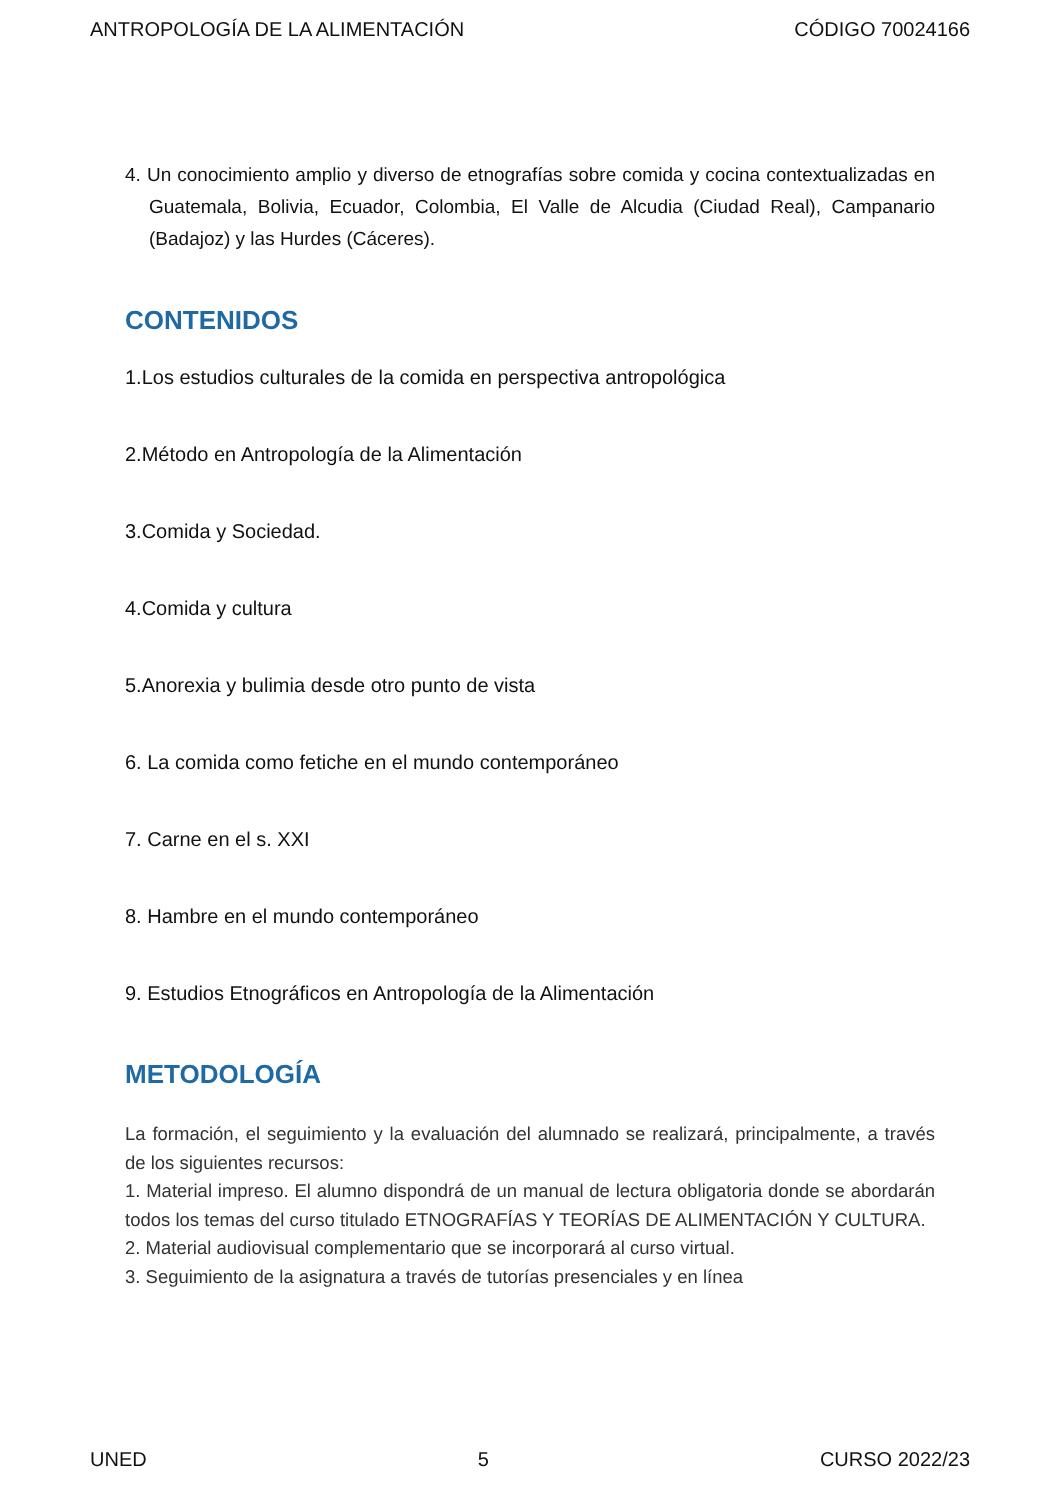ANTROPOLOGÍA DE LA ALIMENTACIÓN CÓDIGO 70024166
4. Un conocimiento amplio y diverso de etnografías sobre comida y cocina contextualizadas en Guatemala, Bolivia, Ecuador, Colombia, El Valle de Alcudia (Ciudad Real), Campanario (Badajoz) y las Hurdes (Cáceres).
CONTENIDOS
1.Los estudios culturales de la comida en perspectiva antropológica
2.Método en Antropología de la Alimentación
3.Comida y Sociedad.
4.Comida y cultura
5.Anorexia y bulimia desde otro punto de vista
6. La comida como fetiche en el mundo contemporáneo
7. Carne en el s. XXI
8. Hambre en el mundo contemporáneo
9. Estudios Etnográficos en Antropología de la Alimentación
METODOLOGÍA
La formación, el seguimiento y la evaluación del alumnado se realizará, principalmente, a través de los siguientes recursos:
1. Material impreso. El alumno dispondrá de un manual de lectura obligatoria donde se abordarán todos los temas del curso titulado ETNOGRAFÍAS Y TEORÍAS DE ALIMENTACIÓN Y CULTURA.
2. Material audiovisual complementario que se incorporará al curso virtual.
3. Seguimiento de la asignatura a través de tutorías presenciales y en línea
UNED 5 CURSO 2022/23